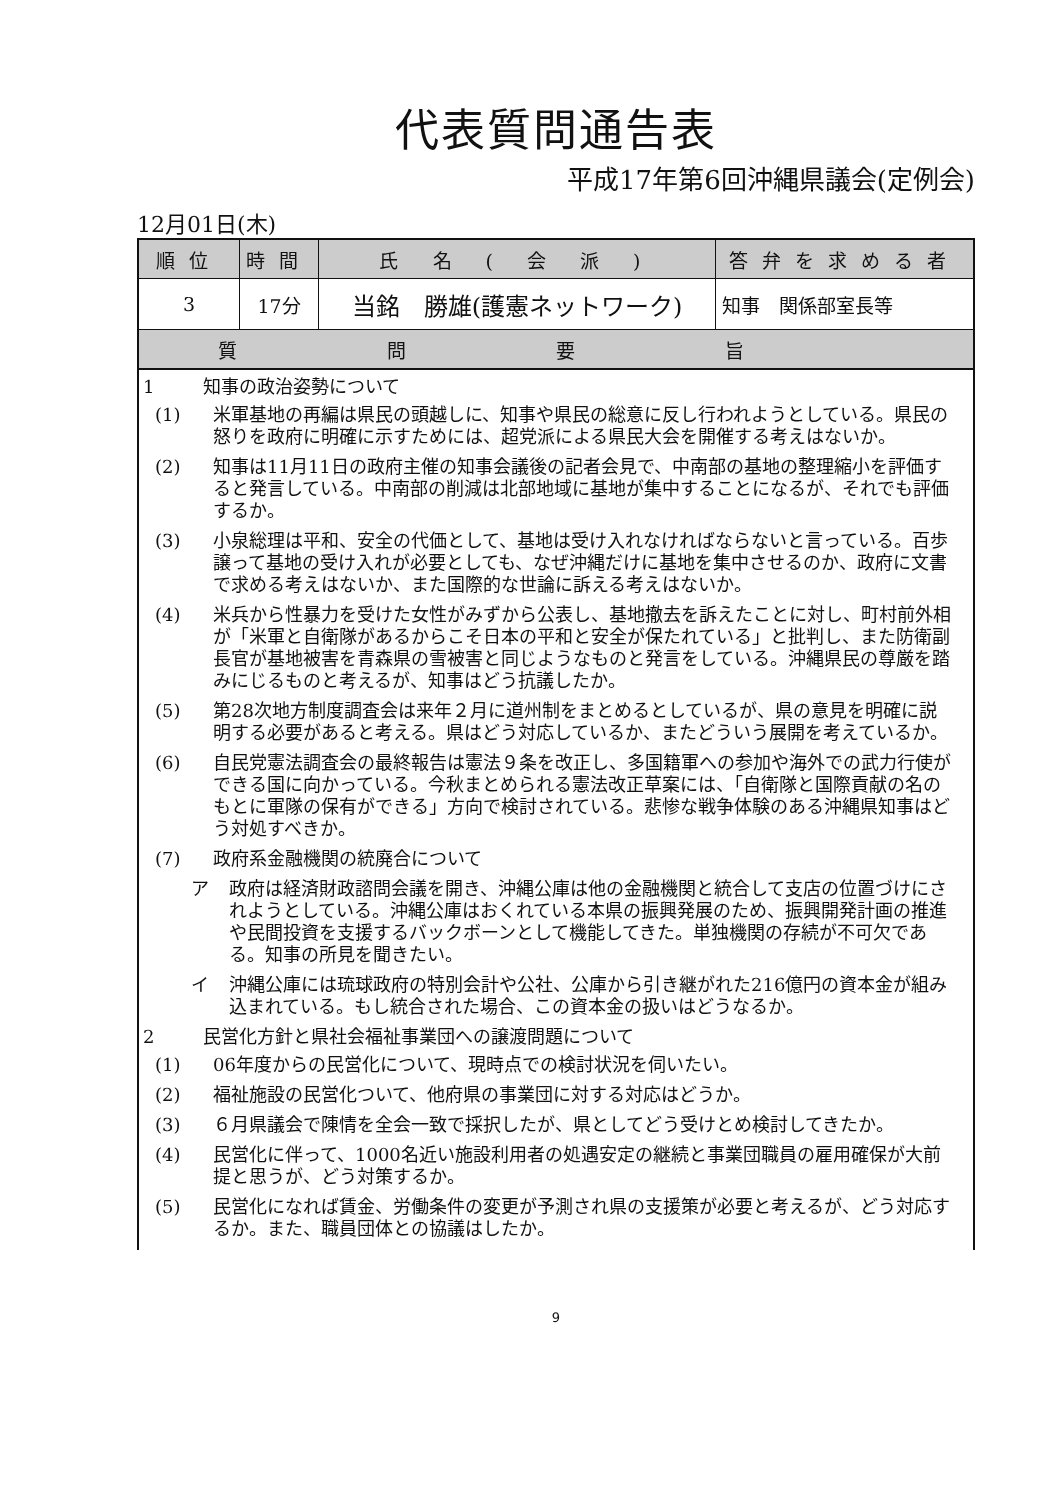代表質問通告表
平成17年第6回沖縄県議会(定例会)
12月01日(木)
| 順位 | 時間 | 氏 名 ( 会 派 ) | 答弁を求める者 |
| --- | --- | --- | --- |
| 3 | 17分 | 当銘 勝雄(護憲ネットワーク) | 知事 関係部室長等 |
| 質問要旨 | | | |
1 知事の政治姿勢について
(1) 米軍基地の再編は県民の頭越しに、知事や県民の総意に反し行われようとしている。県民の怒りを政府に明確に示すためには、超党派による県民大会を開催する考えはないか。
(2) 知事は11月11日の政府主催の知事会議後の記者会見で、中南部の基地の整理縮小を評価すると発言している。中南部の削減は北部地域に基地が集中することになるが、それでも評価するか。
(3) 小泉総理は平和、安全の代価として、基地は受け入れなければならないと言っている。百歩譲って基地の受け入れが必要としても、なぜ沖縄だけに基地を集中させるのか、政府に文書で求める考えはないか、また国際的な世論に訴える考えはないか。
(4) 米兵から性暴力を受けた女性がみずから公表し、基地撤去を訴えたことに対し、町村前外相が「米軍と自衛隊があるからこそ日本の平和と安全が保たれている」と批判し、また防衛副長官が基地被害を青森県の雪被害と同じようなものと発言をしている。沖縄県民の尊厳を踏みにじるものと考えるが、知事はどう抗議したか。
(5) 第28次地方制度調査会は来年２月に道州制をまとめるとしているが、県の意見を明確に説明する必要があると考える。県はどう対応しているか、またどういう展開を考えているか。
(6) 自民党憲法調査会の最終報告は憲法９条を改正し、多国籍軍への参加や海外での武力行使ができる国に向かっている。今秋まとめられる憲法改正草案には、「自衛隊と国際貢献の名のもとに軍隊の保有ができる」方向で検討されている。悲惨な戦争体験のある沖縄県知事はどう対処すべきか。
(7) 政府系金融機関の統廃合について
ア 政府は経済財政諮問会議を開き、沖縄公庫は他の金融機関と統合して支店の位置づけにされようとしている。沖縄公庫はおくれている本県の振興発展のため、振興開発計画の推進や民間投資を支援するバックボーンとして機能してきた。単独機関の存続が不可欠である。知事の所見を聞きたい。
イ 沖縄公庫には琉球政府の特別会計や公社、公庫から引き継がれた216億円の資本金が組み込まれている。もし統合された場合、この資本金の扱いはどうなるか。
2 民営化方針と県社会福祉事業団への譲渡問題について
(1) 06年度からの民営化について、現時点での検討状況を伺いたい。
(2) 福祉施設の民営化ついて、他府県の事業団に対する対応はどうか。
(3) ６月県議会で陳情を全会一致で採択したが、県としてどう受けとめ検討してきたか。
(4) 民営化に伴って、1000名近い施設利用者の処遇安定の継続と事業団職員の雇用確保が大前提と思うが、どう対策するか。
(5) 民営化になれば賃金、労働条件の変更が予測され県の支援策が必要と考えるが、どう対応するか。また、職員団体との協議はしたか。
9